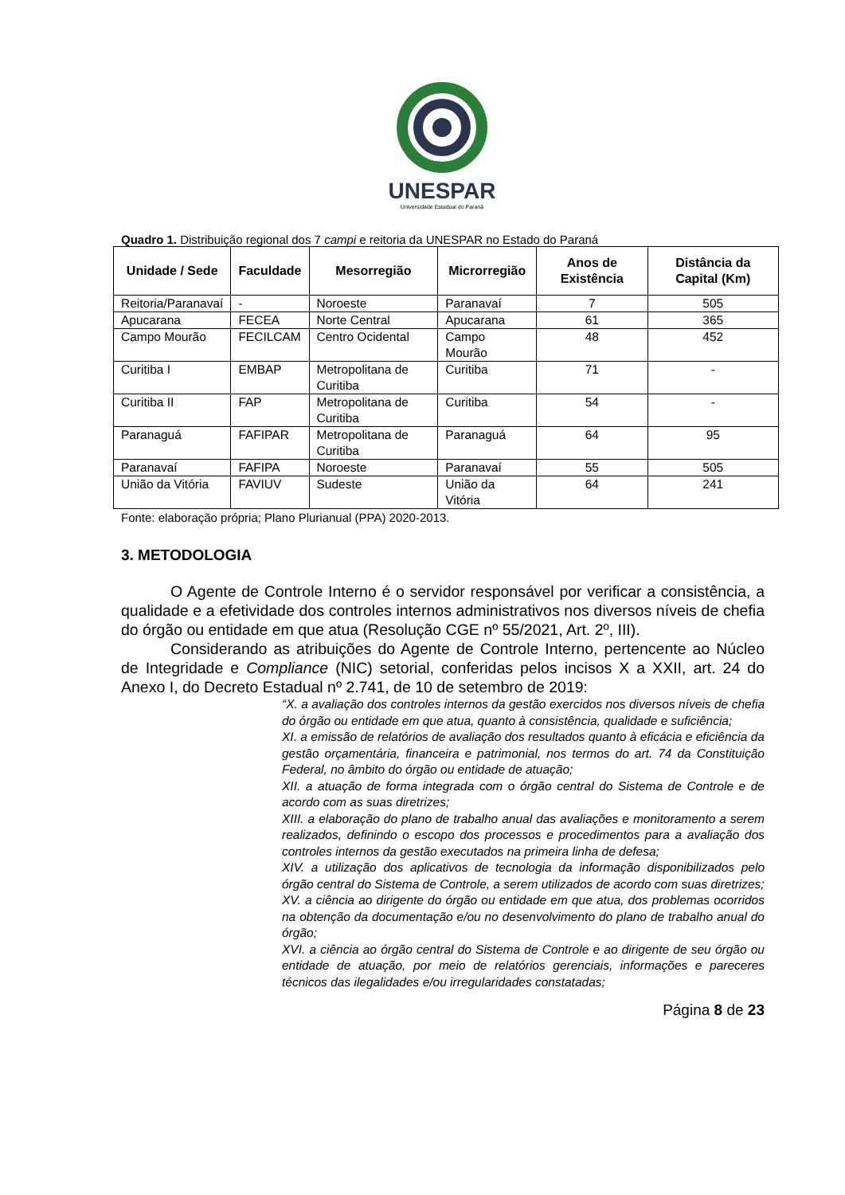UNESPAR
Universidade Estadual do Paraná
Quadro 1. Distribuição regional dos 7 campi e reitoria da UNESPAR no Estado do Paraná
| Unidade / Sede | Faculdade | Mesorregião | Microrregião | Anos de Existência | Distância da Capital (Km) |
| --- | --- | --- | --- | --- | --- |
| Reitoria/Paranavaí | - | Noroeste | Paranavaí | 7 | 505 |
| Apucarana | FECEA | Norte Central | Apucarana | 61 | 365 |
| Campo Mourão | FECILCAM | Centro Ocidental | Campo Mourão | 48 | 452 |
| Curitiba I | EMBAP | Metropolitana de Curitiba | Curitiba | 71 | - |
| Curitiba II | FAP | Metropolitana de Curitiba | Curitiba | 54 | - |
| Paranaguá | FAFIPAR | Metropolitana de Curitiba | Paranaguá | 64 | 95 |
| Paranavaí | FAFIPA | Noroeste | Paranavaí | 55 | 505 |
| União da Vitória | FAVIUV | Sudeste | União da Vitória | 64 | 241 |
Fonte: elaboração própria; Plano Plurianual (PPA) 2020-2013.
3. METODOLOGIA
O Agente de Controle Interno é o servidor responsável por verificar a consistência, a qualidade e a efetividade dos controles internos administrativos nos diversos níveis de chefia do órgão ou entidade em que atua (Resolução CGE nº 55/2021, Art. 2º, III).
Considerando as atribuições do Agente de Controle Interno, pertencente ao Núcleo de Integridade e Compliance (NIC) setorial, conferidas pelos incisos X a XXII, art. 24 do Anexo I, do Decreto Estadual nº 2.741, de 10 de setembro de 2019:
“X. a avaliação dos controles internos da gestão exercidos nos diversos níveis de chefia do órgão ou entidade em que atua, quanto à consistência, qualidade e suficiência;
XI. a emissão de relatórios de avaliação dos resultados quanto à eficácia e eficiência da gestão orçamentária, financeira e patrimonial, nos termos do art. 74 da Constituição Federal, no âmbito do órgão ou entidade de atuação;
XII. a atuação de forma integrada com o órgão central do Sistema de Controle e de acordo com as suas diretrizes;
XIII. a elaboração do plano de trabalho anual das avaliações e monitoramento a serem realizados, definindo o escopo dos processos e procedimentos para a avaliação dos controles internos da gestão executados na primeira linha de defesa;
XIV. a utilização dos aplicativos de tecnologia da informação disponibilizados pelo órgão central do Sistema de Controle, a serem utilizados de acordo com suas diretrizes;
XV. a ciência ao dirigente do órgão ou entidade em que atua, dos problemas ocorridos na obtenção da documentação e/ou no desenvolvimento do plano de trabalho anual do órgão;
XVI. a ciência ao órgão central do Sistema de Controle e ao dirigente de seu órgão ou entidade de atuação, por meio de relatórios gerenciais, informações e pareceres técnicos das ilegalidades e/ou irregularidades constatadas;
Página 8 de 23